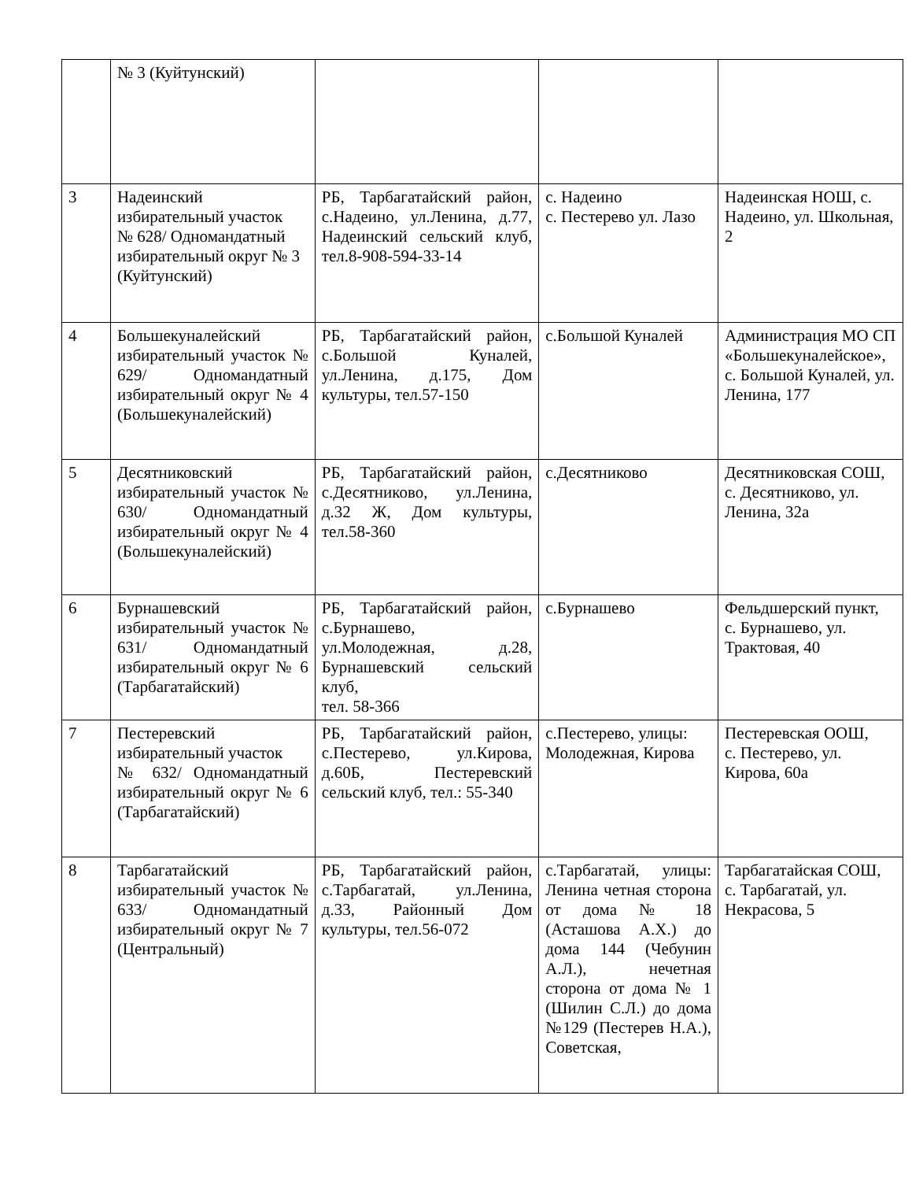| | № 3 (Куйтунский) | | | |
| 3 | Надеинский избирательный участок № 628/ Одномандатный избирательный округ № 3 (Куйтунский) | РБ, Тарбагатайский район, с.Надеино, ул.Ленина, д.77, Надеинский сельский клуб, тел.8-908-594-33-14 | с. Надеино с. Пестерево ул. Лазо | Надеинская НОШ, с. Надеино, ул. Школьная, 2 |
| 4 | Большекуналейский избирательный участок № 629/ Одномандатный избирательный округ № 4 (Большекуналейский) | РБ, Тарбагатайский район, с.Большой Куналей, ул.Ленина, д.175, Дом культуры, тел.57-150 | с.Большой Куналей | Администрация МО СП «Большекуналейское», с. Большой Куналей, ул. Ленина, 177 |
| 5 | Десятниковский избирательный участок № 630/ Одномандатный избирательный округ № 4 (Большекуналейский) | РБ, Тарбагатайский район, с.Десятниково, ул.Ленина, д.32 Ж, Дом культуры, тел.58-360 | с.Десятниково | Десятниковская СОШ, с. Десятниково, ул. Ленина, 32а |
| 6 | Бурнашевский избирательный участок № 631/ Одномандатный избирательный округ № 6 (Тарбагатайский) | РБ, Тарбагатайский район, с.Бурнашево, ул.Молодежная, д.28, Бурнашевский сельский клуб, тел. 58-366 | с.Бурнашево | Фельдшерский пункт, с. Бурнашево, ул. Трактовая, 40 |
| 7 | Пестеревский избирательный участок № 632/ Одномандатный избирательный округ № 6 (Тарбагатайский) | РБ, Тарбагатайский район, с.Пестерево, ул.Кирова, д.60Б, Пестеревский сельский клуб, тел.: 55-340 | с.Пестерево, улицы: Молодежная, Кирова | Пестеревская ООШ, с. Пестерево, ул. Кирова, 60а |
| 8 | Тарбагатайский избирательный участок № 633/ Одномандатный избирательный округ № 7 (Центральный) | РБ, Тарбагатайский район, с.Тарбагатай, ул.Ленина, д.33, Районный Дом культуры, тел.56-072 | с.Тарбагатай, улицы: Ленина четная сторона от дома № 18 (Асташова А.Х.) до дома 144 (Чебунин А.Л.), нечетная сторона от дома № 1 (Шилин С.Л.) до дома №129 (Пестерев Н.А.), Советская, | Тарбагатайская СОШ, с. Тарбагатай, ул. Некрасова, 5 |